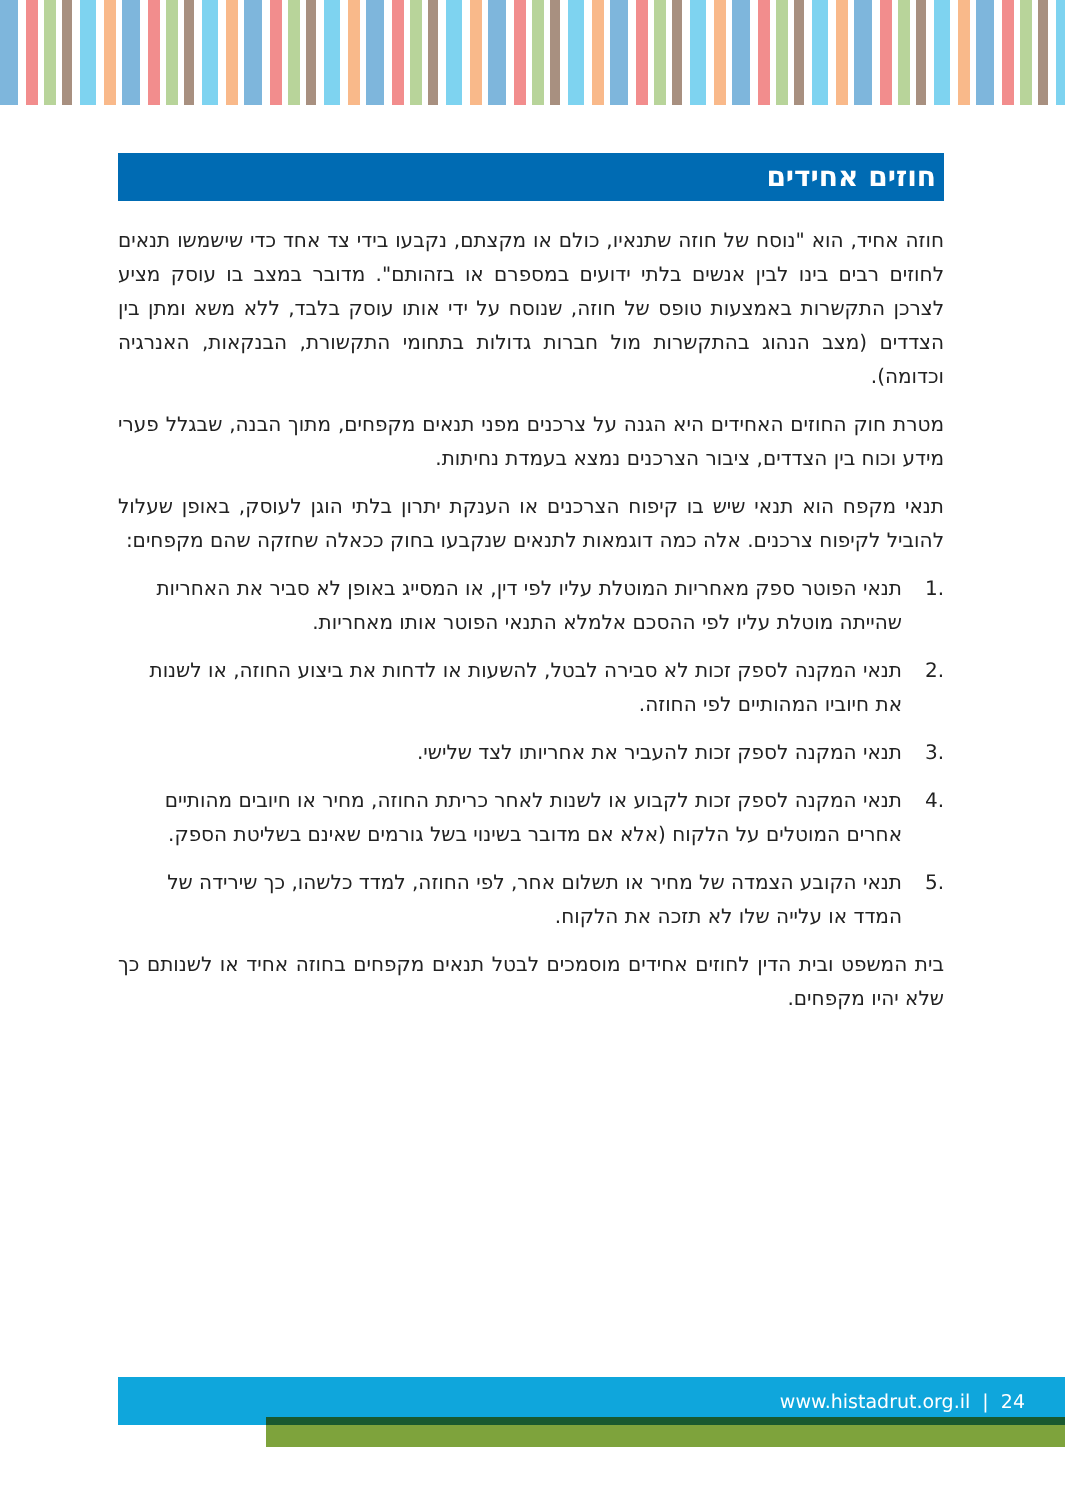חוזים אחידים
חוזה אחיד, הוא "נוסח של חוזה שתנאיו, כולם או מקצתם, נקבעו בידי צד אחד כדי שישמשו תנאים לחוזים רבים בינו לבין אנשים בלתי ידועים במספרם או בזהותם". מדובר במצב בו עוסק מציע לצרכן התקשרות באמצעות טופס של חוזה, שנוסח על ידי אותו עוסק בלבד, ללא משא ומתן בין הצדדים (מצב הנהוג בהתקשרות מול חברות גדולות בתחומי התקשורת, הבנקאות, האנרגיה וכדומה).
מטרת חוק החוזים האחידים היא הגנה על צרכנים מפני תנאים מקפחים, מתוך הבנה, שבגלל פערי מידע וכוח בין הצדדים, ציבור הצרכנים נמצא בעמדת נחיתות.
תנאי מקפח הוא תנאי שיש בו קיפוח הצרכנים או הענקת יתרון בלתי הוגן לעוסק, באופן שעלול להוביל לקיפוח צרכנים. אלה כמה דוגמאות לתנאים שנקבעו בחוק ככאלה שחזקה שהם מקפחים:
.1 תנאי הפוטר ספק מאחריות המוטלת עליו לפי דין, או המסייג באופן לא סביר את האחריות שהייתה מוטלת עליו לפי ההסכם אלמלא התנאי הפוטר אותו מאחריות.
.2 תנאי המקנה לספק זכות לא סבירה לבטל, להשעות או לדחות את ביצוע החוזה, או לשנות את חיוביו המהותיים לפי החוזה.
.3 תנאי המקנה לספק זכות להעביר את אחריותו לצד שלישי.
.4 תנאי המקנה לספק זכות לקבוע או לשנות לאחר כריתת החוזה, מחיר או חיובים מהותיים אחרים המוטלים על הלקוח (אלא אם מדובר בשינוי בשל גורמים שאינם בשליטת הספק.
.5 תנאי הקובע הצמדה של מחיר או תשלום אחר, לפי החוזה, למדד כלשהו, כך שירידה של המדד או עלייה שלו לא תזכה את הלקוח.
בית המשפט ובית הדין לחוזים אחידים מוסמכים לבטל תנאים מקפחים בחוזה אחיד או לשנותם כך שלא יהיו מקפחים.
www.histadrut.org.il | 24